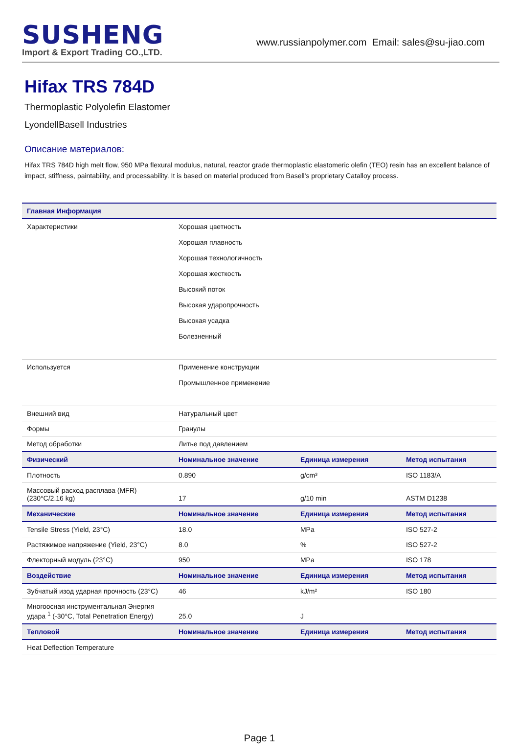SUSHENG
Import & Export Trading CO.,LTD.
www.russianpolymer.com Email: sales@su-jiao.com
Hifax TRS 784D
Thermoplastic Polyolefin Elastomer
LyondellBasell Industries
Описание материалов:
Hifax TRS 784D high melt flow, 950 MPa flexural modulus, natural, reactor grade thermoplastic elastomeric olefin (TEO) resin has an excellent balance of impact, stiffness, paintability, and processability. It is based on material produced from Basell's proprietary Catalloy process.
| Главная Информация | | | |
| --- | --- | --- | --- |
| Характеристики | Хорошая цветность Хорошая плавность Хорошая технологичность Хорошая жесткость Высокий поток Высокая ударопрочность Высокая усадка Болезненный | | |
| Используется | Применение конструкции Промышленное применение | | |
| Внешний вид | Натуральный цвет | | |
| Формы | Гранулы | | |
| Метод обработки | Литье под давлением | | |
| Физический | Номинальное значение | Единица измерения | Метод испытания |
| Плотность | 0.890 | g/cm³ | ISO 1183/A |
| Массовый расход расплава (MFR) (230°C/2.16 kg) | 17 | g/10 min | ASTM D1238 |
| Механические | Номинальное значение | Единица измерения | Метод испытания |
| Tensile Stress (Yield, 23°C) | 18.0 | MPa | ISO 527-2 |
| Растяжимое напряжение (Yield, 23°C) | 8.0 | % | ISO 527-2 |
| Флекторный модуль (23°C) | 950 | MPa | ISO 178 |
| Воздействие | Номинальное значение | Единица измерения | Метод испытания |
| Зубчатый изод ударная прочность (23°C) | 46 | kJ/m² | ISO 180 |
| Многоосная инструментальная Энергия удара <sup>1</sup> (-30°C, Total Penetration Energy) | 25.0 | J | |
| Тепловой | Номинальное значение | Единица измерения | Метод испытания |
| Heat Deflection Temperature | | | |
Page 1